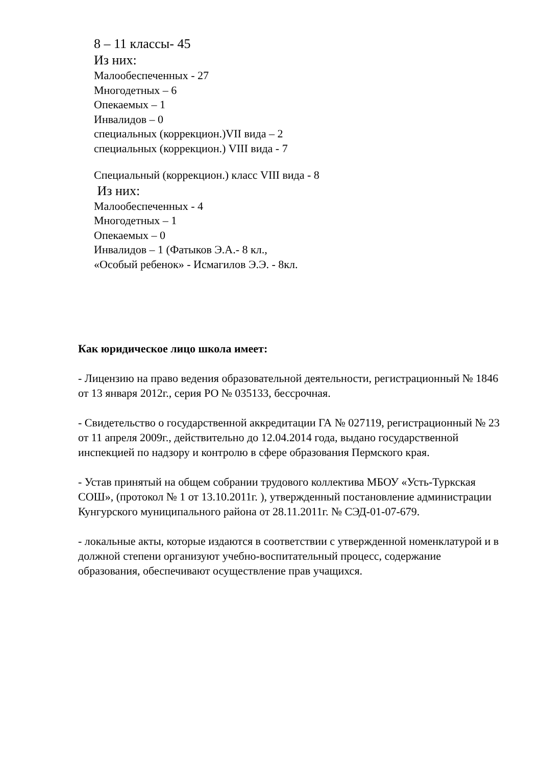8 – 11 классы- 45
Из них:
Малообеспеченных - 27
Многодетных – 6
Опекаемых – 1
Инвалидов – 0
специальных (коррекцион.)VII вида – 2
специальных (коррекцион.) VIII вида - 7
Специальный (коррекцион.) класс VIII вида - 8
Из них:
Малообеспеченных - 4
Многодетных – 1
Опекаемых – 0
Инвалидов – 1 (Фатыков Э.А.- 8 кл.,
«Особый ребенок» - Исмагилов Э.Э. - 8кл.
Как юридическое лицо школа имеет:
- Лицензию на право ведения образовательной деятельности, регистрационный № 1846 от 13 января 2012г., серия РО № 035133, бессрочная.
- Свидетельство о государственной аккредитации ГА № 027119, регистрационный № 23 от 11 апреля 2009г., действительно до 12.04.2014 года, выдано государственной инспекцией по надзору и контролю в сфере образования Пермского края.
- Устав принятый на общем собрании трудового коллектива МБОУ «Усть-Туркская СОШ», (протокол № 1 от 13.10.2011г. ), утвержденный постановление администрации Кунгурского муниципального района от 28.11.2011г. № СЭД-01-07-679.
- локальные акты, которые издаются в соответствии с утвержденной номенклатурой и в должной степени организуют учебно-воспитательный процесс, содержание образования, обеспечивают осуществление прав учащихся.